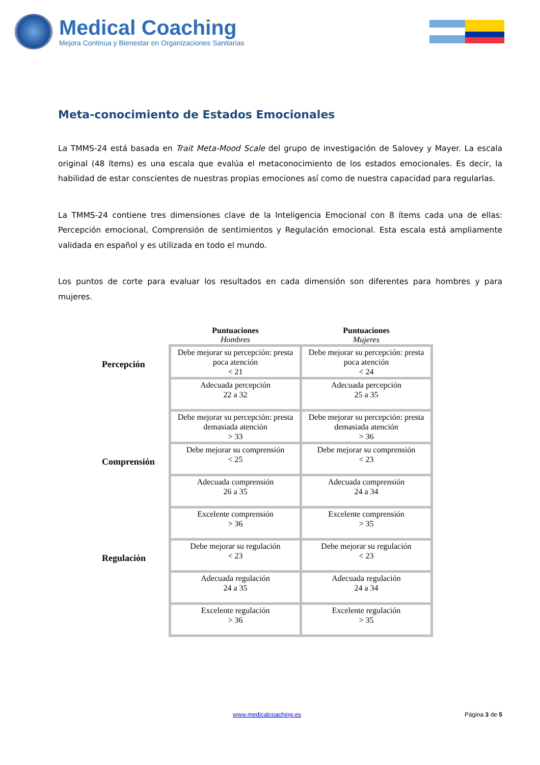Medical Coaching
Mejora Continua y Bienestar en Organizaciones Sanitarias
Meta-conocimiento de Estados Emocionales
La TMMS-24 está basada en Trait Meta-Mood Scale del grupo de investigación de Salovey y Mayer. La escala original (48 ítems) es una escala que evalúa el metaconocimiento de los estados emocionales. Es decir, la habilidad de estar conscientes de nuestras propias emociones así como de nuestra capacidad para regularlas.
La TMMS-24 contiene tres dimensiones clave de la Inteligencia Emocional con 8 ítems cada una de ellas: Percepción emocional, Comprensión de sentimientos y Regulación emocional. Esta escala está ampliamente validada en español y es utilizada en todo el mundo.
Los puntos de corte para evaluar los resultados en cada dimensión son diferentes para hombres y para mujeres.
| | Puntuaciones Hombres | Puntuaciones Mujeres |
| --- | --- | --- |
| Percepción | Debe mejorar su percepción: presta poca atención < 21 | Debe mejorar su percepción: presta poca atención < 24 |
| | Adecuada percepción 22 a 32 | Adecuada percepción 25 a 35 |
| | Debe mejorar su percepción: presta demasiada atención > 33 | Debe mejorar su percepción: presta demasiada atención > 36 |
| Comprensión | Debe mejorar su comprensión < 25 | Debe mejorar su comprensión < 23 |
| | Adecuada comprensión 26 a 35 | Adecuada comprensión 24 a 34 |
| | Excelente comprensión > 36 | Excelente comprensión > 35 |
| Regulación | Debe mejorar su regulación < 23 | Debe mejorar su regulación < 23 |
| | Adecuada regulación 24 a 35 | Adecuada regulación 24 a 34 |
| | Excelente regulación > 36 | Excelente regulación > 35 |
www.medicalcoaching.es Página 3 de 5